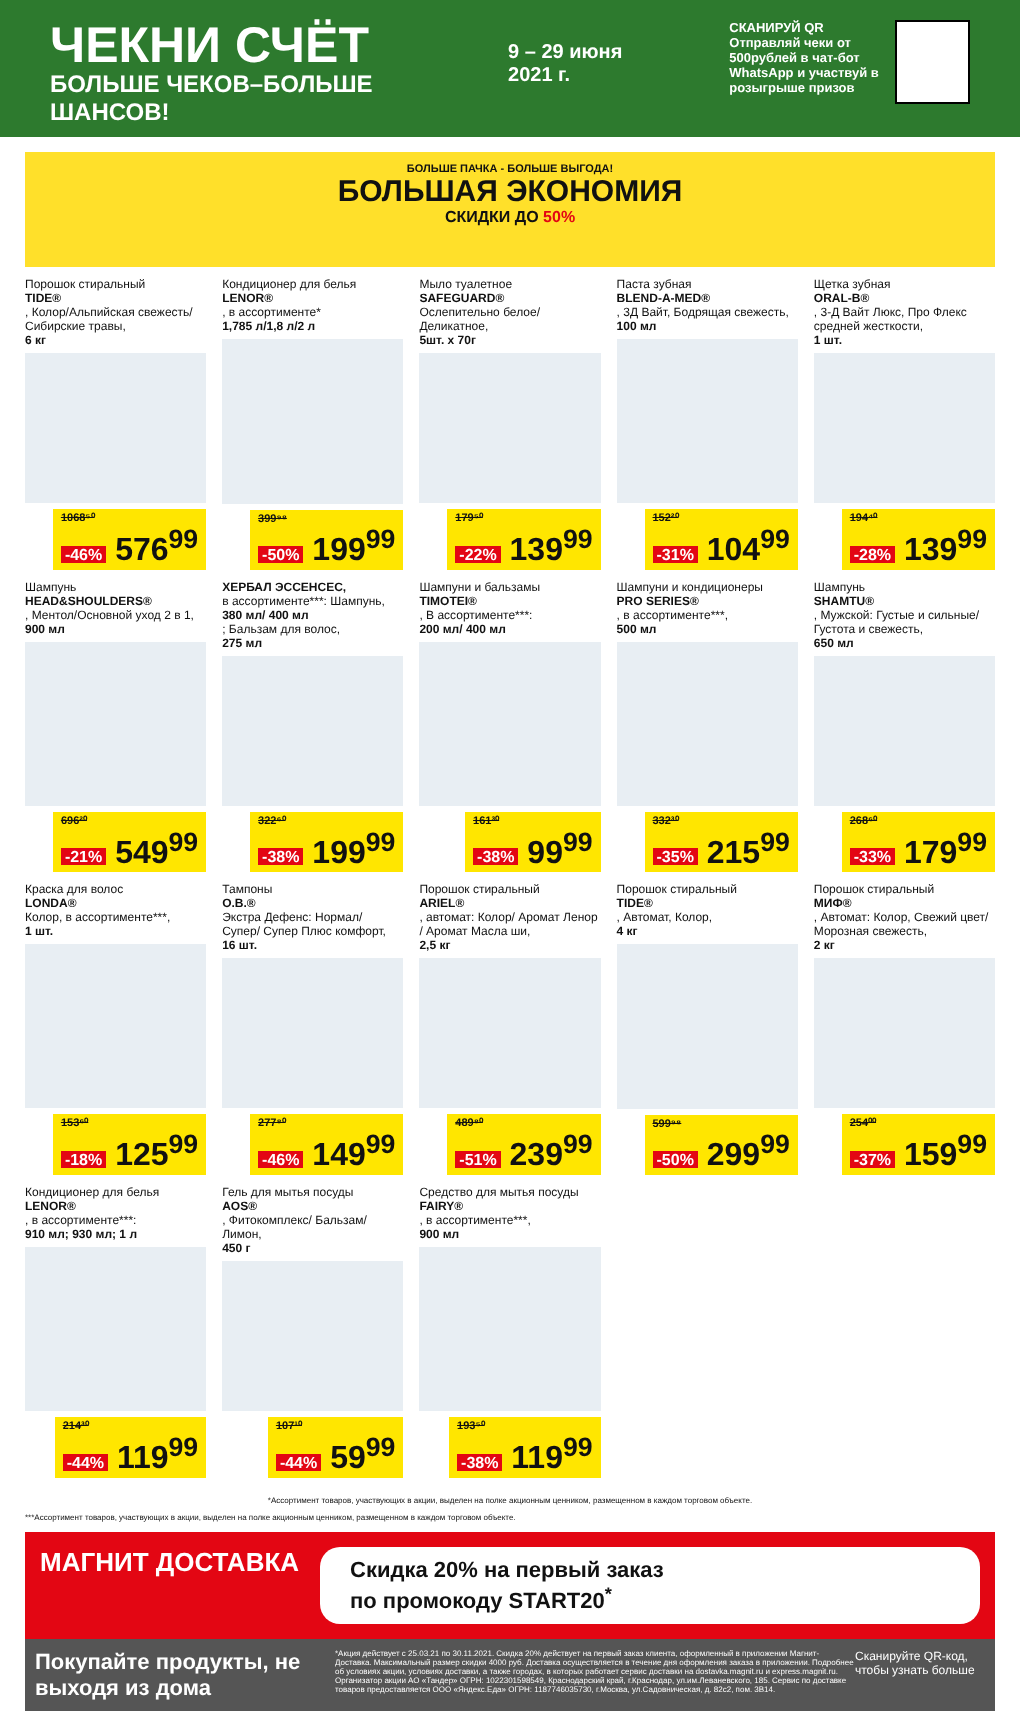ЧЕКНИ СЧЁТ
БОЛЬШЕ ЧЕКОВ–БОЛЬШЕ ШАНСОВ!
9 – 29 июня 2021 г.
СКАНИРУЙ QR
Отправляй чеки от 500рублей в чат-бот WhatsApp и участвуй в розыгрыше призов
БОЛЬШЕ ПАЧКА - БОЛЬШЕ ВЫГОДА!
БОЛЬШАЯ ЭКОНОМИЯ
СКИДКИ ДО 50%
Порошок стиральный
TIDE®, Колор/Альпийская свежесть/ Сибирские травы,
6 кг
1068⁵⁰
-46% 576<sup>99</sup>
Кондиционер для белья
LENOR®, в ассортименте*
1,785 л/1,8 л/2 л
399⁹⁸
-50% 199<sup>99</sup>
Мыло туалетное
SAFEGUARD®
Ослепительно белое/ Деликатное,
5шт. х 70г
179⁵⁰
-22% 139<sup>99</sup>
Паста зубная
BLEND-A-MED®, 3Д Вайт, Бодрящая свежесть,
100 мл
152²⁰
-31% 104<sup>99</sup>
Щетка зубная
ORAL-B®, 3-Д Вайт Люкс, Про Флекс средней жесткости,
1 шт.
194⁴⁰
-28% 139<sup>99</sup>
Шампунь
HEAD&SHOULDERS®, Ментол/Основной уход 2 в 1,
900 мл
696²⁰
-21% 549<sup>99</sup>
ХЕРБАЛ ЭССЕНСЕС,
в ассортименте***: Шампунь,
380 мл/ 400 мл; Бальзам для волос,
275 мл
322⁶⁰
-38% 199<sup>99</sup>
Шампуни и бальзамы
TIMOTEI®, В ассортименте***:
200 мл/ 400 мл
161³⁰
-38% 99<sup>99</sup>
Шампуни и кондиционеры
PRO SERIES®, в ассортименте***,
500 мл
332³⁰
-35% 215<sup>99</sup>
Шампунь
SHAMTU®, Мужской: Густые и сильные/ Густота и свежесть,
650 мл
268⁶⁰
-33% 179<sup>99</sup>
Краска для волос
LONDA®
Колор, в ассортименте***,
1 шт.
153⁶⁰
-18% 125<sup>99</sup>
Тампоны
O.B.®
Экстра Дефенс: Нормал/ Супер/ Супер Плюс комфорт,
16 шт.
277⁸⁰
-46% 149<sup>99</sup>
Порошок стиральный
ARIEL®, автомат: Колор/ Аромат Ленор / Аромат Масла ши,
2,5 кг
489⁸⁰
-51% 239<sup>99</sup>
Порошок стиральный
TIDE®, Автомат, Колор,
4 кг
599⁹⁸
-50% 299<sup>99</sup>
Порошок стиральный
МИФ®, Автомат: Колор, Свежий цвет/ Морозная свежесть,
2 кг
254⁰⁰
-37% 159<sup>99</sup>
Кондиционер для белья
LENOR®, в ассортименте***:
910 мл; 930 мл; 1 л
214³⁰
-44% 119<sup>99</sup>
Гель для мытья посуды
AOS®, Фитокомплекс/ Бальзам/ Лимон,
450 г
107¹⁰
-44% 59<sup>99</sup>
Средство для мытья посуды
FAIRY®, в ассортименте***,
900 мл
193⁵⁰
-38% 119<sup>99</sup>
*Ассортимент товаров, участвующих в акции, выделен на полке акционным ценником, размещенном в каждом торговом объекте.
***Ассортимент товаров, участвующих в акции, выделен на полке акционным ценником, размещенном в каждом торговом объекте.
МАГНИТ ДОСТАВКА
Скидка 20% на первый заказ
по промокоду START20<sup>*</sup>
Покупайте продукты, не выходя из дома
*Акция действует с 25.03.21 по 30.11.2021. Скидка 20% действует на первый заказ клиента, оформленный в приложении Магнит-Доставка. Максимальный размер скидки 4000 руб. Доставка осуществляется в течение дня оформления заказа в приложении. Подробнее об условиях акции, условиях доставки, а также городах, в которых работает сервис доставки на dostavka.magnit.ru и express.magnit.ru. Организатор акции АО «Тандер» ОГРН: 1022301598549, Краснодарский край, г.Краснодар, ул.им.Леваневского, 185. Сервис по доставке товаров предоставляется ООО «Яндекс.Еда» ОГРН: 1187746035730, г.Москва, ул.Садовническая, д. 82с2, пом. 3В14.
Сканируйте QR-код, чтобы узнать больше